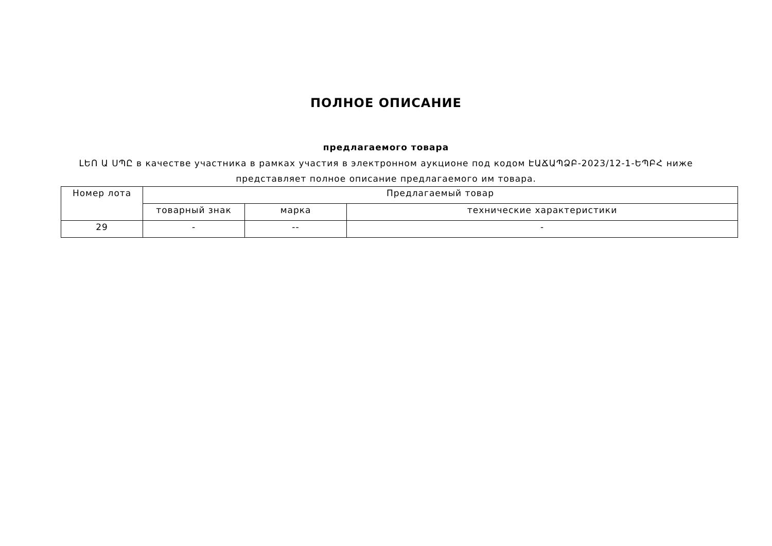ПОЛНОЕ ОПИСАНИЕ
предлагаемого товара
ԼԵՈ Ա ՍՊԸ в качестве участника в рамках участия в электронном аукционе под кодом ԷԱՃԱՊՁԲ-2023/12-1-ԵՊԲՀ ниже представляет полное описание предлагаемого им товара.
| Номер лота | Предлагаемый товар | | |
| --- | --- | --- | --- |
| | товарный знак | марка | технические характеристики |
| 29 | - | -- | - |